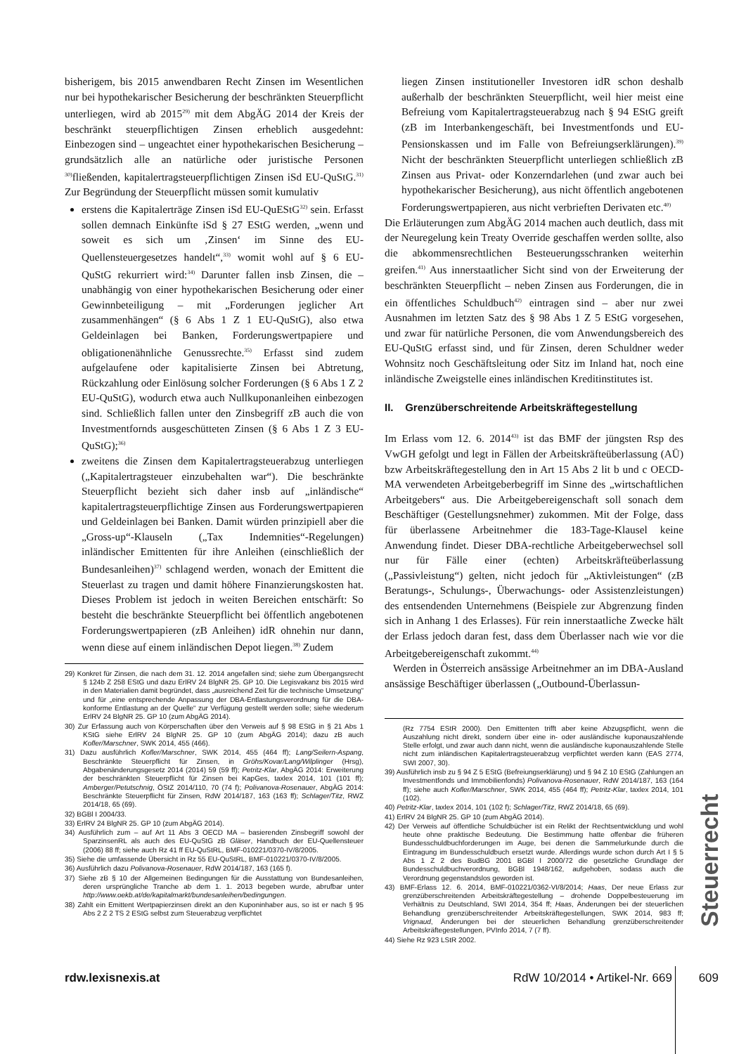bisherigem, bis 2015 anwendbaren Recht Zinsen im Wesentlichen nur bei hypothekarischer Besicherung der beschränkten Steuerpflicht unterliegen, wird ab 2015<sup>29)</sup> mit dem AbgÄG 2014 der Kreis der beschränkt steuerpflichtigen Zinsen erheblich ausgedehnt: Einbezogen sind – ungeachtet einer hypothekarischen Besicherung – grundsätzlich alle an natürliche oder juristische Personen <sup>30)</sup>fließenden, kapitalertragsteuerpflichtigen Zinsen iSd EU-QuStG.<sup>31)</sup> Zur Begründung der Steuerpflicht müssen somit kumulativ
erstens die Kapitalerträge Zinsen iSd EU-QuEStG<sup>32)</sup> sein. Erfasst sollen demnach Einkünfte iSd § 27 EStG werden, „wenn und soweit es sich um ‚Zinsen‘ im Sinne des EU-Quellensteuergesetzes handelt“,<sup>33)</sup> womit wohl auf § 6 EU-QuStG rekurriert wird:<sup>34)</sup> Darunter fallen insb Zinsen, die – unabhängig von einer hypothekarischen Besicherung oder einer Gewinnbeteiligung – mit „Forderungen jeglicher Art zusammenhängen“ (§ 6 Abs 1 Z 1 EU-QuStG), also etwa Geldeinlagen bei Banken, Forderungswertpapiere und obligationenähnliche Genussrechte.<sup>35)</sup> Erfasst sind zudem aufgelaufene oder kapitalisierte Zinsen bei Abtretung, Rückzahlung oder Einlösung solcher Forderungen (§ 6 Abs 1 Z 2 EU-QuStG), wodurch etwa auch Nullkuponanleihen einbezogen sind. Schließlich fallen unter den Zinsbegriff zB auch die von Investmentfornds ausgeschütteten Zinsen (§ 6 Abs 1 Z 3 EU-QuStG);<sup>36)</sup>
zweitens die Zinsen dem Kapitalertragsteuerabzug unterliegen („Kapitalertragsteuer einzubehalten war“). Die beschränkte Steuerpflicht bezieht sich daher insb auf „inländische“ kapitalertragsteuerpflichtige Zinsen aus Forderungswertpapieren und Geldeinlagen bei Banken. Damit würden prinzipiell aber die „Gross-up“-Klauseln („Tax Indemnities“-Regelungen) inländischer Emittenten für ihre Anleihen (einschließlich der Bundesanleihen)<sup>37)</sup> schlagend werden, wonach der Emittent die Steuerlast zu tragen und damit höhere Finanzierungskosten hat. Dieses Problem ist jedoch in weiten Bereichen entschärft: So besteht die beschränkte Steuerpflicht bei öffentlich angebotenen Forderungswertpapieren (zB Anleihen) idR ohnehin nur dann, wenn diese auf einem inländischen Depot liegen.<sup>38)</sup> Zudem
29) Konkret für Zinsen, die nach dem 31. 12. 2014 angefallen sind; siehe zum Übergangsrecht § 124b Z 258 EStG und dazu ErlRV 24 BlgNR 25. GP 10. Die Legisvakanz bis 2015 wird in den Materialien damit begründet, dass „ausreichend Zeit für die technische Umsetzung“ und für „eine entsprechende Anpassung der DBA-Entlastungsverordnung für die DBA-konforme Entlastung an der Quelle“ zur Verfügung gestellt werden solle; siehe wiederum ErlRV 24 BlgNR 25. GP 10 (zum AbgÄG 2014).
30) Zur Erfassung auch von Körperschaften über den Verweis auf § 98 EStG in § 21 Abs 1 KStG siehe ErlRV 24 BlgNR 25. GP 10 (zum AbgÄG 2014); dazu zB auch Kofler/Marschner, SWK 2014, 455 (466).
31) Dazu ausführlich Kofler/Marschner, SWK 2014, 455 (464 ff); Lang/Seilern-Aspang, Beschränkte Steuerpflicht für Zinsen, in Gröhs/Kovar/Lang/Wilplinger (Hrsg), Abgabenänderungsgesetz 2014 (2014) 59 (59 ff); Petritz-Klar, AbgÄG 2014: Erweiterung der beschränkten Steuerpflicht für Zinsen bei KapGes, taxlex 2014, 101 (101 ff); Amberger/Petutschnig, ÖStZ 2014/110, 70 (74 f); Polivanova-Rosenauer, AbgÄG 2014: Beschränkte Steuerpflicht für Zinsen, RdW 2014/187, 163 (163 ff); Schlager/Titz, RWZ 2014/18, 65 (69).
32) BGBl I 2004/33.
33) ErlRV 24 BlgNR 25. GP 10 (zum AbgÄG 2014).
34) Ausführlich zum – auf Art 11 Abs 3 OECD MA – basierenden Zinsbegriff sowohl der SparzinsenRL als auch des EU-QuStG zB Gläser, Handbuch der EU-Quellensteuer (2006) 88 ff; siehe auch Rz 41 ff EU-QuStRL, BMF-010221/0370-IV/8/2005.
35) Siehe die umfassende Übersicht in Rz 55 EU-QuStRL, BMF-010221/0370-IV/8/2005.
36) Ausführlich dazu Polivanova-Rosenauer, RdW 2014/187, 163 (165 f).
37) Siehe zB § 10 der Allgemeinen Bedingungen für die Ausstattung von Bundesanleihen, deren ursprüngliche Tranche ab dem 1. 1. 2013 begeben wurde, abrufbar unter http://www.oekb.at/de/kapitalmarkt/bundesanleihen/bedingungen.
38) Zahlt ein Emittent Wertpapierzinsen direkt an den Kuponinhaber aus, so ist er nach § 95 Abs 2 Z 2 TS 2 EStG selbst zum Steuerabzug verpflichtet
liegen Zinsen institutioneller Investoren idR schon deshalb außerhalb der beschränkten Steuerpflicht, weil hier meist eine Befreiung vom Kapitalertragsteuerabzug nach § 94 EStG greift (zB im Interbankengeschäft, bei Investmentfonds und EU-Pensionskassen und im Falle von Befreiungserklärungen).<sup>39)</sup> Nicht der beschränkten Steuerpflicht unterliegen schließlich zB Zinsen aus Privat- oder Konzerndarlehen (und zwar auch bei hypothekarischer Besicherung), aus nicht öffentlich angebotenen Forderungswertpapieren, aus nicht verbrieften Derivaten etc.<sup>40)</sup>
Die Erläuterungen zum AbgÄG 2014 machen auch deutlich, dass mit der Neuregelung kein Treaty Override geschaffen werden sollte, also die abkommensrechtlichen Besteuerungsschranken weiterhin greifen.<sup>41)</sup> Aus innerstaatlicher Sicht sind von der Erweiterung der beschränkten Steuerpflicht – neben Zinsen aus Forderungen, die in ein öffentliches Schuldbuch<sup>42)</sup> eintragen sind – aber nur zwei Ausnahmen im letzten Satz des § 98 Abs 1 Z 5 EStG vorgesehen, und zwar für natürliche Personen, die vom Anwendungsbereich des EU-QuStG erfasst sind, und für Zinsen, deren Schuldner weder Wohnsitz noch Geschäftsleitung oder Sitz im Inland hat, noch eine inländische Zweigstelle eines inländischen Kreditinstitutes ist.
II. Grenzüberschreitende Arbeitskräftegestellung
Im Erlass vom 12. 6. 2014<sup>43)</sup> ist das BMF der jüngsten Rsp des VwGH gefolgt und legt in Fällen der Arbeitskräfteüberlassung (AÜ) bzw Arbeitskräftegestellung den in Art 15 Abs 2 lit b und c OECD-MA verwendeten Arbeitgeberbegriff im Sinne des „wirtschaftlichen Arbeitgebers“ aus. Die Arbeitgebereigenschaft soll sonach dem Beschäftiger (Gestellungsnehmer) zukommen. Mit der Folge, dass für überlassene Arbeitnehmer die 183-Tage-Klausel keine Anwendung findet. Dieser DBA-rechtliche Arbeitgeberwechsel soll nur für Fälle einer (echten) Arbeitskräfteüberlassung („Passivleistung“) gelten, nicht jedoch für „Aktivleistungen“ (zB Beratungs-, Schulungs-, Überwachungs- oder Assistenzleistungen) des entsendenden Unternehmens (Beispiele zur Abgrenzung finden sich in Anhang 1 des Erlasses). Für rein innerstaatliche Zwecke hält der Erlass jedoch daran fest, dass dem Überlasser nach wie vor die Arbeitgebereigenschaft zukommt.<sup>44)</sup>
Werden in Österreich ansässige Arbeitnehmer an im DBA-Ausland ansässige Beschäftiger überlassen („Outbound-Überlassun-
(Rz 7754 EStR 2000). Den Emittenten trifft aber keine Abzugspflicht, wenn die Auszahlung nicht direkt, sondern über eine in- oder ausländische kuponauszahlende Stelle erfolgt, und zwar auch dann nicht, wenn die ausländische kuponauszahlende Stelle nicht zum inländischen Kapitalertragsteuerabzug verpflichtet werden kann (EAS 2774, SWI 2007, 30).
39) Ausführlich insb zu § 94 Z 5 EStG (Befreiungserklärung) und § 94 Z 10 EStG (Zahlungen an Investmentfonds und Immobilienfonds) Polivanova-Rosenauer, RdW 2014/187, 163 (164 ff); siehe auch Kofler/Marschner, SWK 2014, 455 (464 ff); Petritz-Klar, taxlex 2014, 101 (102).
40) Petritz-Klar, taxlex 2014, 101 (102 f); Schlager/Titz, RWZ 2014/18, 65 (69).
41) ErlRV 24 BlgNR 25. GP 10 (zum AbgÄG 2014).
42) Der Verweis auf öffentliche Schuldbücher ist ein Relikt der Rechtsentwicklung und wohl heute ohne praktische Bedeutung. Die Bestimmung hatte offenbar die früheren Bundesschuldbuchforderungen im Auge, bei denen die Sammelurkunde durch die Eintragung im Bundesschuldbuch ersetzt wurde. Allerdings wurde schon durch Art I § 5 Abs 1 Z 2 des BudBG 2001 BGBl I 2000/72 die gesetzliche Grundlage der Bundesschuldbuchverordnung, BGBl 1948/162, aufgehoben, sodass auch die Verordnung gegenstandslos geworden ist.
43) BMF-Erlass 12. 6. 2014, BMF-010221/0362-VI/8/2014; Haas, Der neue Erlass zur grenzüberschreitenden Arbeitskräftegestellung – drohende Doppelbesteuerung im Verhältnis zu Deutschland, SWI 2014, 354 ff; Haas, Änderungen bei der steuerlichen Behandlung grenzüberschreitender Arbeitskräftegestellungen, SWK 2014, 983 ff; Vrignaud, Änderungen bei der steuerlichen Behandlung grenzüberschreitender Arbeitskräftegestellungen, PVInfo 2014, 7 (7 ff).
44) Siehe Rz 923 LStR 2002.
Steuerrecht
rdw.lexisnexis.at RdW 10/2014 • Artikel-Nr. 669 609